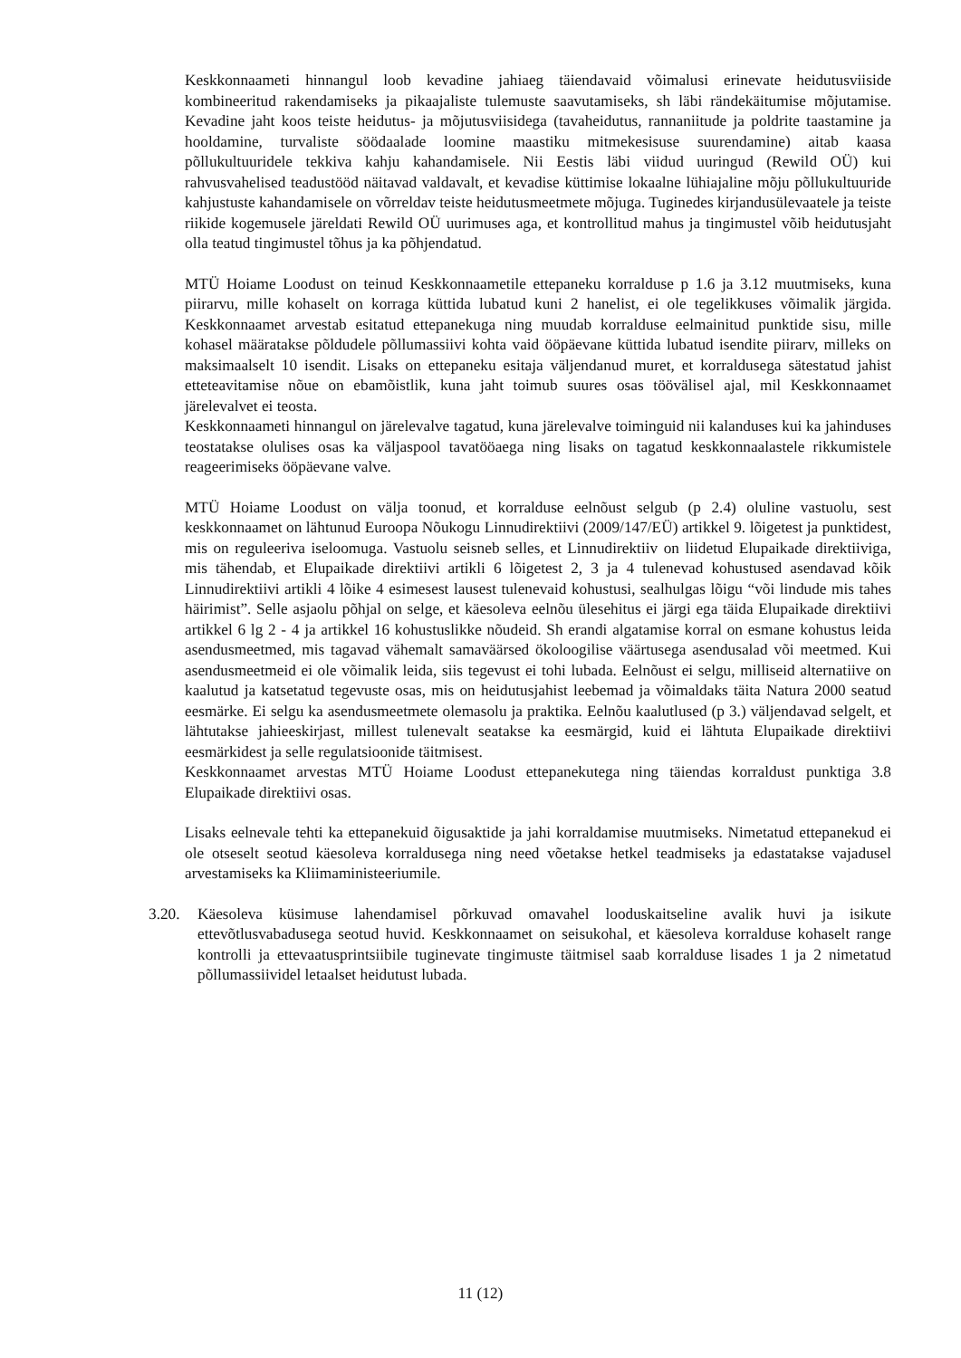Keskkonnaameti hinnangul loob kevadine jahiaeg täiendavaid võimalusi erinevate heidutusviiside kombineeritud rakendamiseks ja pikaajaliste tulemuste saavutamiseks, sh läbi rändekäitumise mõjutamise. Kevadine jaht koos teiste heidutus- ja mõjutusviisidega (tavaheidutus, rannaniitude ja poldrite taastamine ja hooldamine, turvaliste söödaalade loomine maastiku mitmekesisuse suurendamine) aitab kaasa põllukultuuridele tekkiva kahju kahandamisele. Nii Eestis läbi viidud uuringud (Rewild OÜ) kui rahvusvahelised teadustööd näitavad valdavalt, et kevadise küttimise lokaalne lühiajaline mõju põllukultuuride kahjustuste kahandamisele on võrreldav teiste heidutusmeetmete mõjuga. Tuginedes kirjandusülevaatele ja teiste riikide kogemusele järeldati Rewild OÜ uurimuses aga, et kontrollitud mahus ja tingimustel võib heidutusjaht olla teatud tingimustel tõhus ja ka põhjendatud.
MTÜ Hoiame Loodust on teinud Keskkonnaametile ettepaneku korralduse p 1.6 ja 3.12 muutmiseks, kuna piirarvu, mille kohaselt on korraga küttida lubatud kuni 2 hanelist, ei ole tegelikkuses võimalik järgida. Keskkonnaamet arvestab esitatud ettepanekuga ning muudab korralduse eelmainitud punktide sisu, mille kohasel määratakse põldudele põllumassiivi kohta vaid ööpäevane küttida lubatud isendite piirarv, milleks on maksimaalselt 10 isendit. Lisaks on ettepaneku esitaja väljendanud muret, et korraldusega sätestatud jahist etteteavitamise nõue on ebamõistlik, kuna jaht toimub suures osas töövälisel ajal, mil Keskkonnaamet järelevalvet ei teosta.
Keskkonnaameti hinnangul on järelevalve tagatud, kuna järelevalve toiminguid nii kalanduses kui ka jahinduses teostatakse olulises osas ka väljaspool tavatööaega ning lisaks on tagatud keskkonnaalastele rikkumistele reageerimiseks ööpäevane valve.
MTÜ Hoiame Loodust on välja toonud, et korralduse eelnõust selgub (p 2.4) oluline vastuolu, sest keskkonnaamet on lähtunud Euroopa Nõukogu Linnudirektiivi (2009/147/EÜ) artikkel 9. lõigetest ja punktidest, mis on reguleeriva iseloomuga. Vastuolu seisneb selles, et Linnudirektiiv on liidetud Elupaikade direktiiviga, mis tähendab, et Elupaikade direktiivi artikli 6 lõigetest 2, 3 ja 4 tulenevad kohustused asendavad kõik Linnudirektiivi artikli 4 lõike 4 esimesest lausest tulenevaid kohustusi, sealhulgas lõigu “või lindude mis tahes häirimist”. Selle asjaolu põhjal on selge, et käesoleva eelnõu ülesehitus ei järgi ega täida Elupaikade direktiivi artikkel 6 lg 2 - 4 ja artikkel 16 kohustuslikke nõudeid. Sh erandi algatamise korral on esmane kohustus leida asendusmeetmed, mis tagavad vähemalt samaväärsed ökoloogilise väärtusega asendusalad või meetmed. Kui asendusmeetmeid ei ole võimalik leida, siis tegevust ei tohi lubada. Eelnõust ei selgu, milliseid alternatiive on kaalutud ja katsetatud tegevuste osas, mis on heidutusjahist leebemad ja võimaldaks täita Natura 2000 seatud eesmärke. Ei selgu ka asendusmeetmete olemasolu ja praktika. Eelnõu kaalutlused (p 3.) väljendavad selgelt, et lähtutakse jahieeskirjast, millest tulenevalt seatakse ka eesmärgid, kuid ei lähtuta Elupaikade direktiivi eesmärkidest ja selle regulatsioonide täitmisest.
Keskkonnaamet arvestas MTÜ Hoiame Loodust ettepanekutega ning täiendas korraldust punktiga 3.8 Elupaikade direktiivi osas.
Lisaks eelnevale tehti ka ettepanekuid õigusaktide ja jahi korraldamise muutmiseks. Nimetatud ettepanekud ei ole otseselt seotud käesoleva korraldusega ning need võetakse hetkel teadmiseks ja edastatakse vajadusel arvestamiseks ka Kliimaministeeriumile.
3.20. Käesoleva küsimuse lahendamisel põrkuvad omavahel looduskaitseline avalik huvi ja isikute ettevõtlusvabadusega seotud huvid. Keskkonnaamet on seisukohal, et käesoleva korralduse kohaselt range kontrolli ja ettevaatusprintsiibile tuginevate tingimuste täitmisel saab korralduse lisades 1 ja 2 nimetatud põllumassiividel letaalset heidutust lubada.
11 (12)